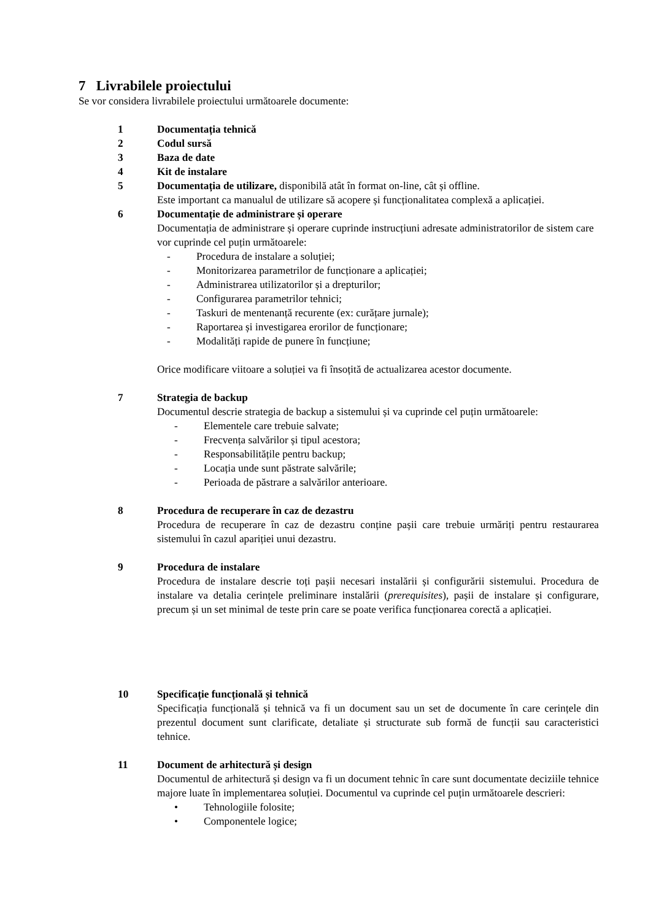7 Livrabilele proiectului
Se vor considera livrabilele proiectului următoarele documente:
1 Documentația tehnică
2 Codul sursă
3 Baza de date
4 Kit de instalare
5 Documentația de utilizare, disponibilă atât în format on-line, cât și offline.
Este important ca manualul de utilizare să acopere și funcționalitatea complexă a aplicației.
6 Documentație de administrare și operare
Documentația de administrare și operare cuprinde instrucțiuni adresate administratorilor de sistem care vor cuprinde cel puțin următoarele:
- Procedura de instalare a soluției;
- Monitorizarea parametrilor de funcționare a aplicației;
- Administrarea utilizatorilor și a drepturilor;
- Configurarea parametrilor tehnici;
- Taskuri de mentenanță recurente (ex: curățare jurnale);
- Raportarea și investigarea erorilor de funcționare;
- Modalități rapide de punere în funcțiune;
Orice modificare viitoare a soluției va fi însoțită de actualizarea acestor documente.
7 Strategia de backup
Documentul descrie strategia de backup a sistemului și va cuprinde cel puțin următoarele:
- Elementele care trebuie salvate;
- Frecvența salvărilor și tipul acestora;
- Responsabilitățile pentru backup;
- Locația unde sunt păstrate salvările;
- Perioada de păstrare a salvărilor anterioare.
8 Procedura de recuperare în caz de dezastru
Procedura de recuperare în caz de dezastru conține pașii care trebuie urmăriți pentru restaurarea sistemului în cazul apariției unui dezastru.
9 Procedura de instalare
Procedura de instalare descrie toți pașii necesari instalării și configurării sistemului. Procedura de instalare va detalia cerințele preliminare instalării (prerequisites), pașii de instalare și configurare, precum și un set minimal de teste prin care se poate verifica funcționarea corectă a aplicației.
10 Specificație funcțională și tehnică
Specificația funcțională și tehnică va fi un document sau un set de documente în care cerințele din prezentul document sunt clarificate, detaliate și structurate sub formă de funcții sau caracteristici tehnice.
11 Document de arhitectură și design
Documentul de arhitectură și design va fi un document tehnic în care sunt documentate deciziile tehnice majore luate în implementarea soluției. Documentul va cuprinde cel puțin următoarele descrieri:
• Tehnologiile folosite;
• Componentele logice;